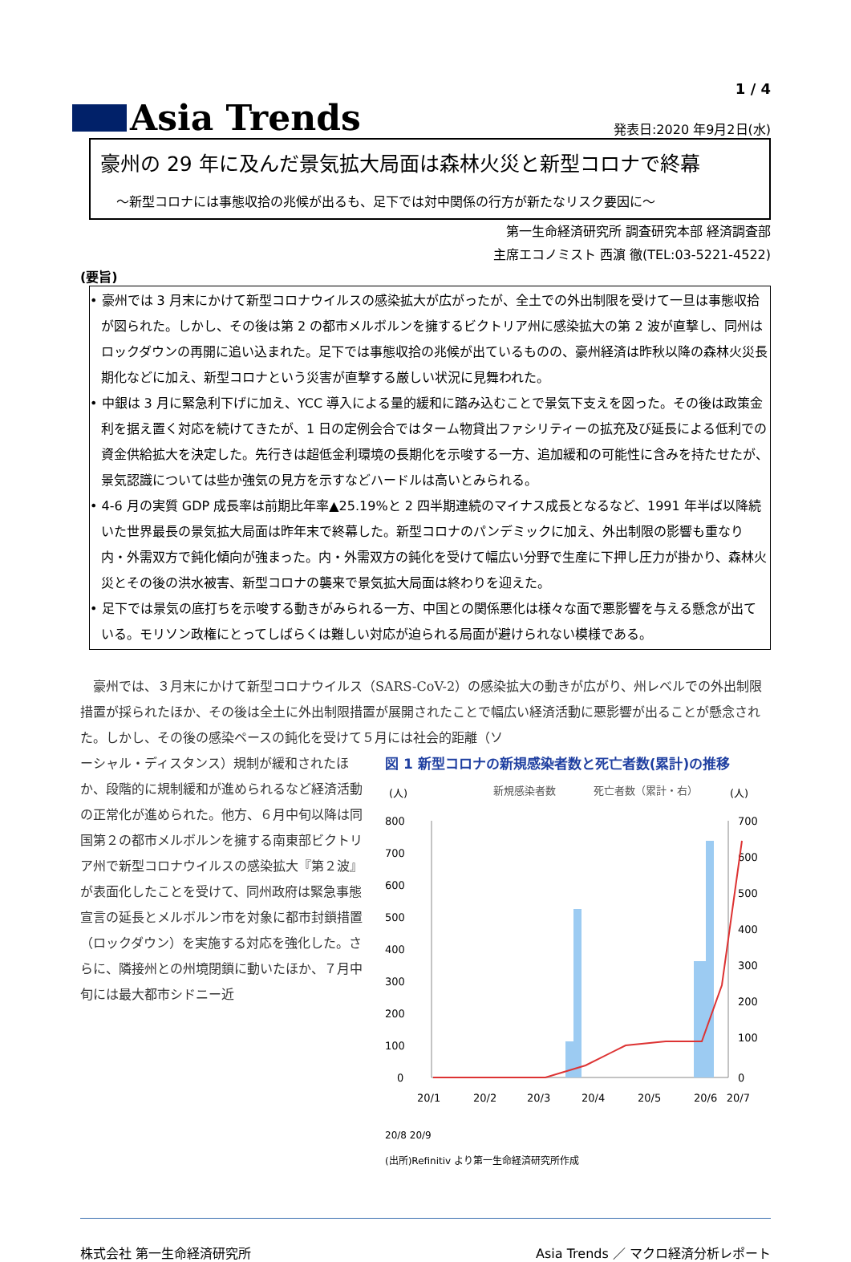1 / 4
Asia Trends
発表日:2020 年9月2日(水)
豪州の 29 年に及んだ景気拡大局面は森林火災と新型コロナで終幕
～新型コロナには事態収拾の兆候が出るも、足下では対中関係の行方が新たなリスク要因に～
第一生命経済研究所 調査研究本部 経済調査部
主席エコノミスト 西濵 徹(TEL:03-5221-4522)
(要旨)
• 豪州では 3 月末にかけて新型コロナウイルスの感染拡大が広がったが、全土での外出制限を受けて一旦は事態収拾が図られた。しかし、その後は第 2 の都市メルボルンを擁するビクトリア州に感染拡大の第 2 波が直撃し、同州はロックダウンの再開に追い込まれた。足下では事態収拾の兆候が出ているものの、豪州経済は昨秋以降の森林火災長期化などに加え、新型コロナという災害が直撃する厳しい状況に見舞われた。
• 中銀は 3 月に緊急利下げに加え、YCC 導入による量的緩和に踏み込むことで景気下支えを図った。その後は政策金利を据え置く対応を続けてきたが、1 日の定例会合ではターム物貸出ファシリティーの拡充及び延長による低利での資金供給拡大を決定した。先行きは超低金利環境の長期化を示唆する一方、追加緩和の可能性に含みを持たせたが、景気認識については些か強気の見方を示すなどハードルは高いとみられる。
• 4-6 月の実質 GDP 成長率は前期比年率▲25.19%と 2 四半期連続のマイナス成長となるなど、1991 年半ば以降続いた世界最長の景気拡大局面は昨年末で終幕した。新型コロナのパンデミックに加え、外出制限の影響も重なり内・外需双方で鈍化傾向が強まった。内・外需双方の鈍化を受けて幅広い分野で生産に下押し圧力が掛かり、森林火災とその後の洪水被害、新型コロナの襲来で景気拡大局面は終わりを迎えた。
• 足下では景気の底打ちを示唆する動きがみられる一方、中国との関係悪化は様々な面で悪影響を与える懸念が出ている。モリソン政権にとってしばらくは難しい対応が迫られる局面が避けられない模様である。
　豪州では、３月末にかけて新型コロナウイルス（SARS-CoV-2）の感染拡大の動きが広がり、州レベルでの外出制限措置が採られたほか、その後は全土に外出制限措置が展開されたことで幅広い経済活動に悪影響が出ることが懸念された。しかし、その後の感染ペースの鈍化を受けて５月には社会的距離（ソ
ーシャル・ディスタンス）規制が緩和されたほか、段階的に規制緩和が進められるなど経済活動の正常化が進められた。他方、６月中旬以降は同国第２の都市メルボルンを擁する南東部ビクトリア州で新型コロナウイルスの感染拡大『第２波』が表面化したことを受けて、同州政府は緊急事態宣言の延長とメルボルン市を対象に都市封鎖措置（ロックダウン）を実施する対応を強化した。さらに、隣接州との州境閉鎖に動いたほか、７月中旬には最大都市シドニー近
図 1 新型コロナの新規感染者数と死亡者数(累計)の推移
(人)
新規感染者数
死亡者数（累計・右）
(人)
800
700
600
500
400
300
200
100
0
700
600
500
400
300
200
100
0
20/1
20/2
20/3
20/4
20/5
20/6
20/7
20/8 20/9
(出所)Refinitiv より第一生命経済研究所作成
株式会社 第一生命経済研究所 Asia Trends ／ マクロ経済分析レポート